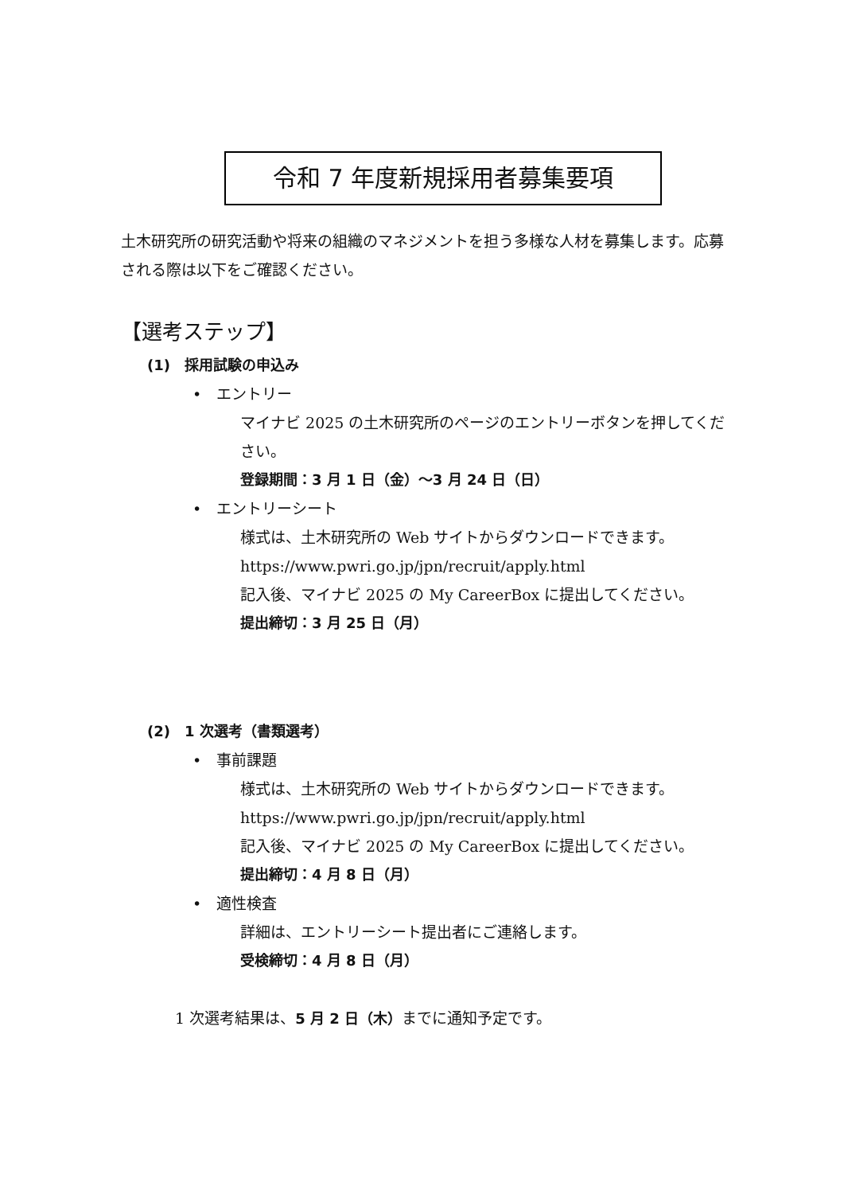令和 7 年度新規採用者募集要項
土木研究所の研究活動や将来の組織のマネジメントを担う多様な人材を募集します。応募される際は以下をご確認ください。
【選考ステップ】
(1)　採用試験の申込み
•　エントリー
マイナビ 2025 の土木研究所のページのエントリーボタンを押してください。
登録期間：3 月 1 日（金）〜3 月 24 日（日）
•　エントリーシート
様式は、土木研究所の Web サイトからダウンロードできます。
https://www.pwri.go.jp/jpn/recruit/apply.html
記入後、マイナビ 2025 の My CareerBox に提出してください。
提出締切：3 月 25 日（月）
(2)　1 次選考（書類選考）
•　事前課題
様式は、土木研究所の Web サイトからダウンロードできます。
https://www.pwri.go.jp/jpn/recruit/apply.html
記入後、マイナビ 2025 の My CareerBox に提出してください。
提出締切：4 月 8 日（月）
•　適性検査
詳細は、エントリーシート提出者にご連絡します。
受検締切：4 月 8 日（月）
1 次選考結果は、5 月 2 日（木）までに通知予定です。